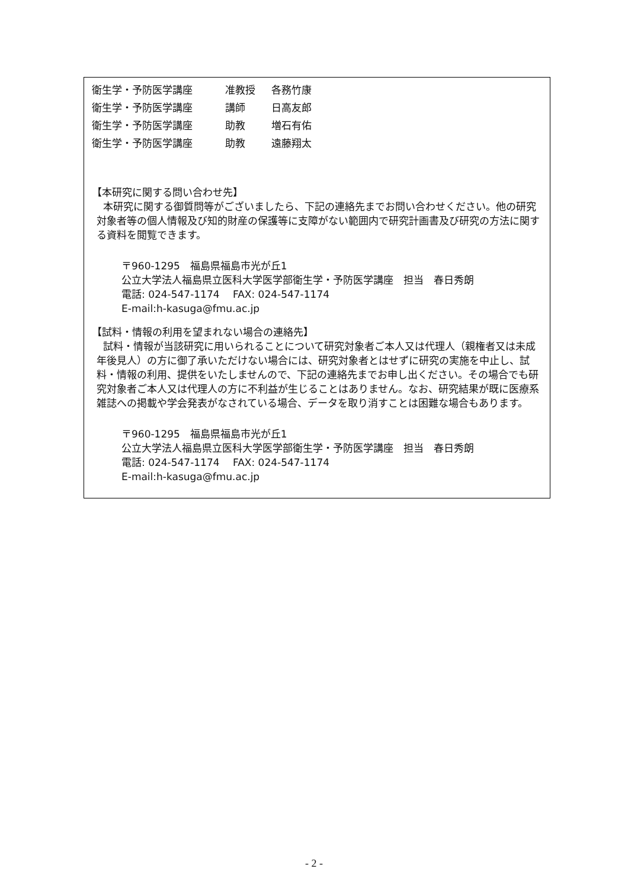衛生学・予防医学講座 准教授 各務竹康
衛生学・予防医学講座 講師 日高友郎
衛生学・予防医学講座 助教 増石有佑
衛生学・予防医学講座 助教 遠藤翔太
【本研究に関する問い合わせ先】
本研究に関する御質問等がございましたら、下記の連絡先までお問い合わせください。他の研究対象者等の個人情報及び知的財産の保護等に支障がない範囲内で研究計画書及び研究の方法に関する資料を閲覧できます。
〒960-1295　福島県福島市光が丘1
公立大学法人福島県立医科大学医学部衛生学・予防医学講座　担当　春日秀朗
電話: 024-547-1174　 FAX: 024-547-1174
E-mail:h-kasuga@fmu.ac.jp
【試料・情報の利用を望まれない場合の連絡先】
試料・情報が当該研究に用いられることについて研究対象者ご本人又は代理人（親権者又は未成年後見人）の方に御了承いただけない場合には、研究対象者とはせずに研究の実施を中止し、試料・情報の利用、提供をいたしませんので、下記の連絡先までお申し出ください。その場合でも研究対象者ご本人又は代理人の方に不利益が生じることはありません。なお、研究結果が既に医療系雑誌への掲載や学会発表がなされている場合、データを取り消すことは困難な場合もあります。
〒960-1295　福島県福島市光が丘1
公立大学法人福島県立医科大学医学部衛生学・予防医学講座　担当　春日秀朗
電話: 024-547-1174　 FAX: 024-547-1174
E-mail:h-kasuga@fmu.ac.jp
- 2 -